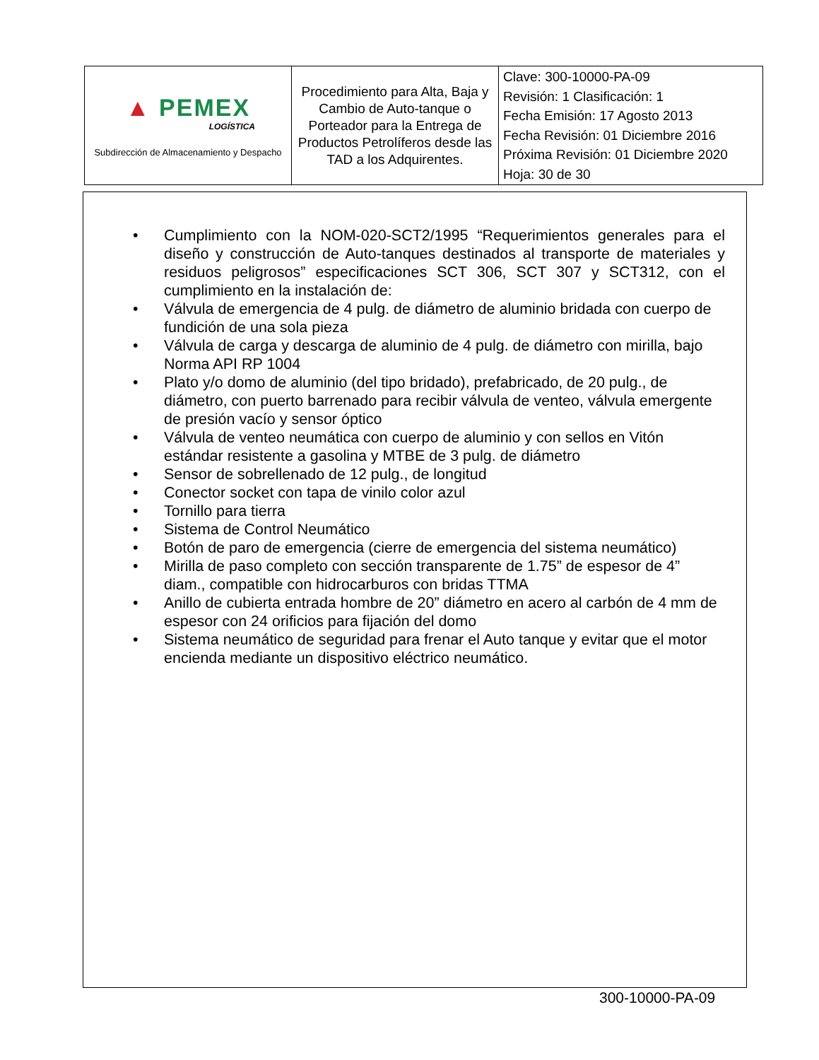| ▲ PEMEX LOGÍSTICA Subdirección de Almacenamiento y Despacho | Procedimiento para Alta, Baja y Cambio de Auto-tanque o Porteador para la Entrega de Productos Petrolíferos desde las TAD a los Adquirentes. | Clave: 300-10000-PA-09 Revisión: 1 Clasificación: 1 Fecha Emisión: 17 Agosto 2013 Fecha Revisión: 01 Diciembre 2016 Próxima Revisión: 01 Diciembre 2020 Hoja: 30 de 30 |
• Cumplimiento con la NOM-020-SCT2/1995 “Requerimientos generales para el diseño y construcción de Auto-tanques destinados al transporte de materiales y residuos peligrosos” especificaciones SCT 306, SCT 307 y SCT312, con el cumplimiento en la instalación de:
• Válvula de emergencia de 4 pulg. de diámetro de aluminio bridada con cuerpo de fundición de una sola pieza
• Válvula de carga y descarga de aluminio de 4 pulg. de diámetro con mirilla, bajo Norma API RP 1004
• Plato y/o domo de aluminio (del tipo bridado), prefabricado, de 20 pulg., de diámetro, con puerto barrenado para recibir válvula de venteo, válvula emergente de presión vacío y sensor óptico
• Válvula de venteo neumática con cuerpo de aluminio y con sellos en Vitón estándar resistente a gasolina y MTBE de 3 pulg. de diámetro
• Sensor de sobrellenado de 12 pulg., de longitud
• Conector socket con tapa de vinilo color azul
• Tornillo para tierra
• Sistema de Control Neumático
• Botón de paro de emergencia (cierre de emergencia del sistema neumático)
• Mirilla de paso completo con sección transparente de 1.75” de espesor de 4” diam., compatible con hidrocarburos con bridas TTMA
• Anillo de cubierta entrada hombre de 20” diámetro en acero al carbón de 4 mm de espesor con 24 orificios para fijación del domo
• Sistema neumático de seguridad para frenar el Auto tanque y evitar que el motor encienda mediante un dispositivo eléctrico neumático.
300-10000-PA-09